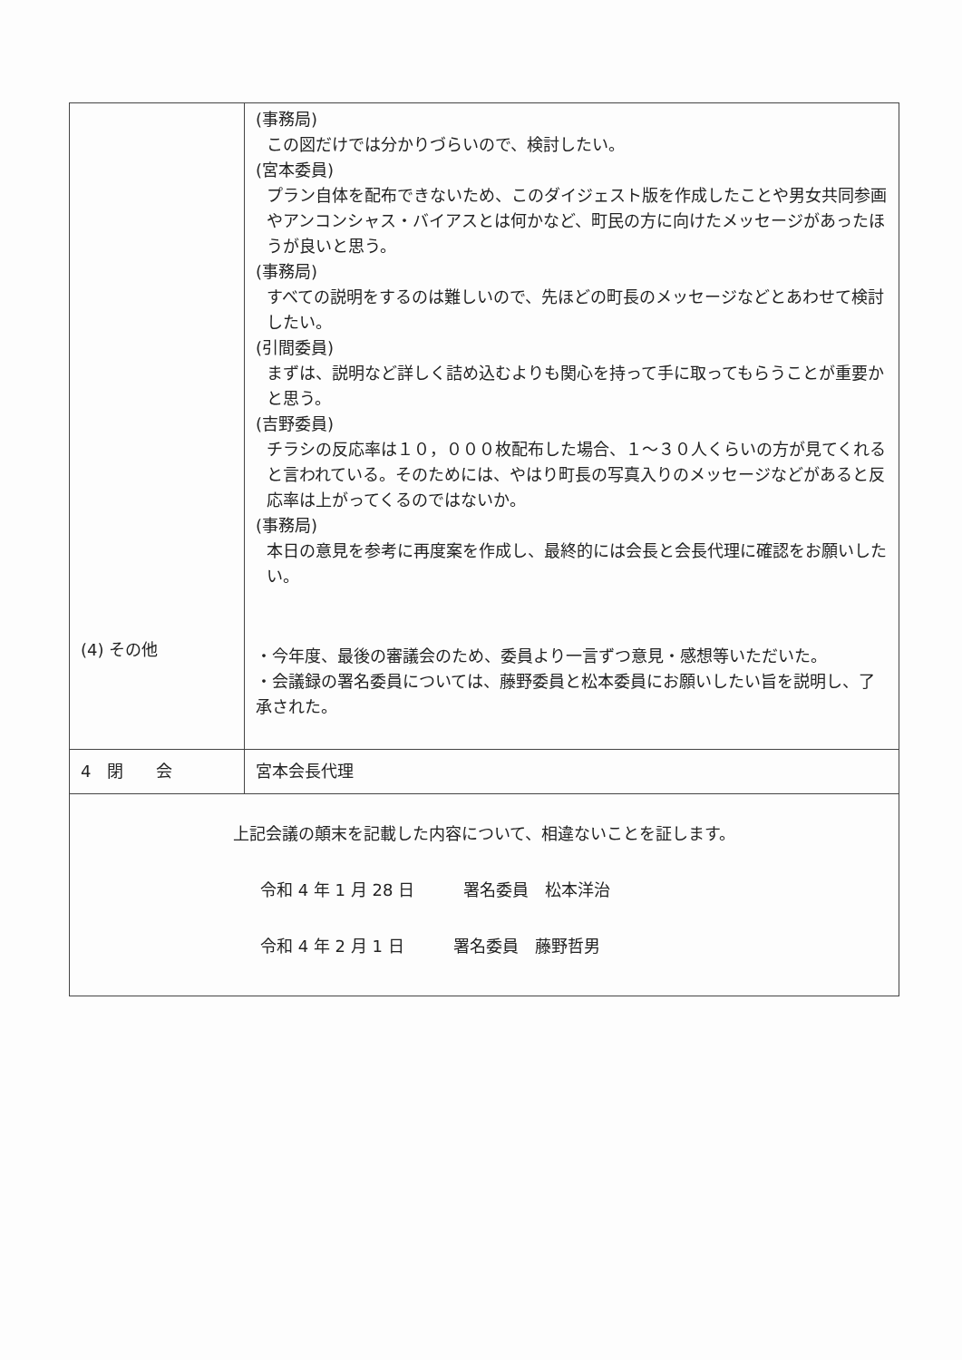| (4) その他 | (事務局) この図だけでは分かりづらいので、検討したい。 (宮本委員) プラン自体を配布できないため、このダイジェスト版を作成したことや男女共同参画やアンコンシャス・バイアスとは何かなど、町民の方に向けたメッセージがあったほうが良いと思う。 (事務局) すべての説明をするのは難しいので、先ほどの町長のメッセージなどとあわせて検討したい。 (引間委員) まずは、説明など詳しく詰め込むよりも関心を持って手に取ってもらうことが重要かと思う。 (吉野委員) チラシの反応率は１０，０００枚配布した場合、１～３０人くらいの方が見てくれると言われている。そのためには、やはり町長の写真入りのメッセージなどがあると反応率は上がってくるのではないか。 (事務局) 本日の意見を参考に再度案を作成し、最終的には会長と会長代理に確認をお願いしたい。 ・今年度、最後の審議会のため、委員より一言ずつ意見・感想等いただいた。 ・会議録の署名委員については、藤野委員と松本委員にお願いしたい旨を説明し、了承された。 |
| 4 閉 会 | 宮本会長代理 |
| 上記会議の顛末を記載した内容について、相違ないことを証します。 令和 4 年 1 月 28 日 署名委員 松本洋治 令和 4 年 2 月 1 日 署名委員 藤野哲男 | |